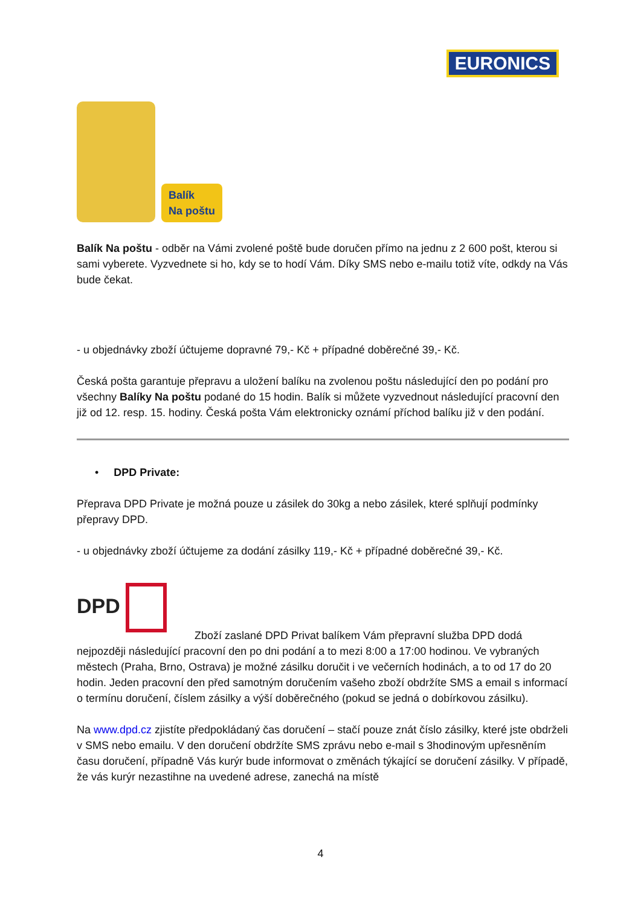EURONICS
Balík
Na poštu
Balík Na poštu - odběr na Vámi zvolené poště bude doručen přímo na jednu z 2 600 pošt, kterou si sami vyberete. Vyzvednete si ho, kdy se to hodí Vám. Díky SMS nebo e-mailu totiž víte, odkdy na Vás bude čekat.
- u objednávky zboží účtujeme dopravné 79,- Kč + případné doběrečné 39,- Kč.
Česká pošta garantuje přepravu a uložení balíku na zvolenou poštu následující den po podání pro všechny Balíky Na poštu podané do 15 hodin. Balík si můžete vyzvednout následující pracovní den již od 12. resp. 15. hodiny. Česká pošta Vám elektronicky oznámí příchod balíku již v den podání.
• DPD Private:
Přeprava DPD Private je možná pouze u zásilek do 30kg a nebo zásilek, které splňují podmínky přepravy DPD.
- u objednávky zboží účtujeme za dodání zásilky 119,- Kč + případné doběrečné 39,- Kč.
DPD Zboží zaslané DPD Privat balíkem Vám přepravní služba DPD dodá nejpozději následující pracovní den po dni podání a to mezi 8:00 a 17:00 hodinou. Ve vybraných městech (Praha, Brno, Ostrava) je možné zásilku doručit i ve večerních hodinách, a to od 17 do 20 hodin. Jeden pracovní den před samotným doručením vašeho zboží obdržíte SMS a email s informací o termínu doručení, číslem zásilky a výší doběrečného (pokud se jedná o dobírkovou zásilku).
Na www.dpd.cz zjistíte předpokládaný čas doručení – stačí pouze znát číslo zásilky, které jste obdrželi v SMS nebo emailu. V den doručení obdržíte SMS zprávu nebo e-mail s 3hodinovým upřesněním času doručení, případně Vás kurýr bude informovat o změnách týkající se doručení zásilky. V případě, že vás kurýr nezastihne na uvedené adrese, zanechá na místě
4